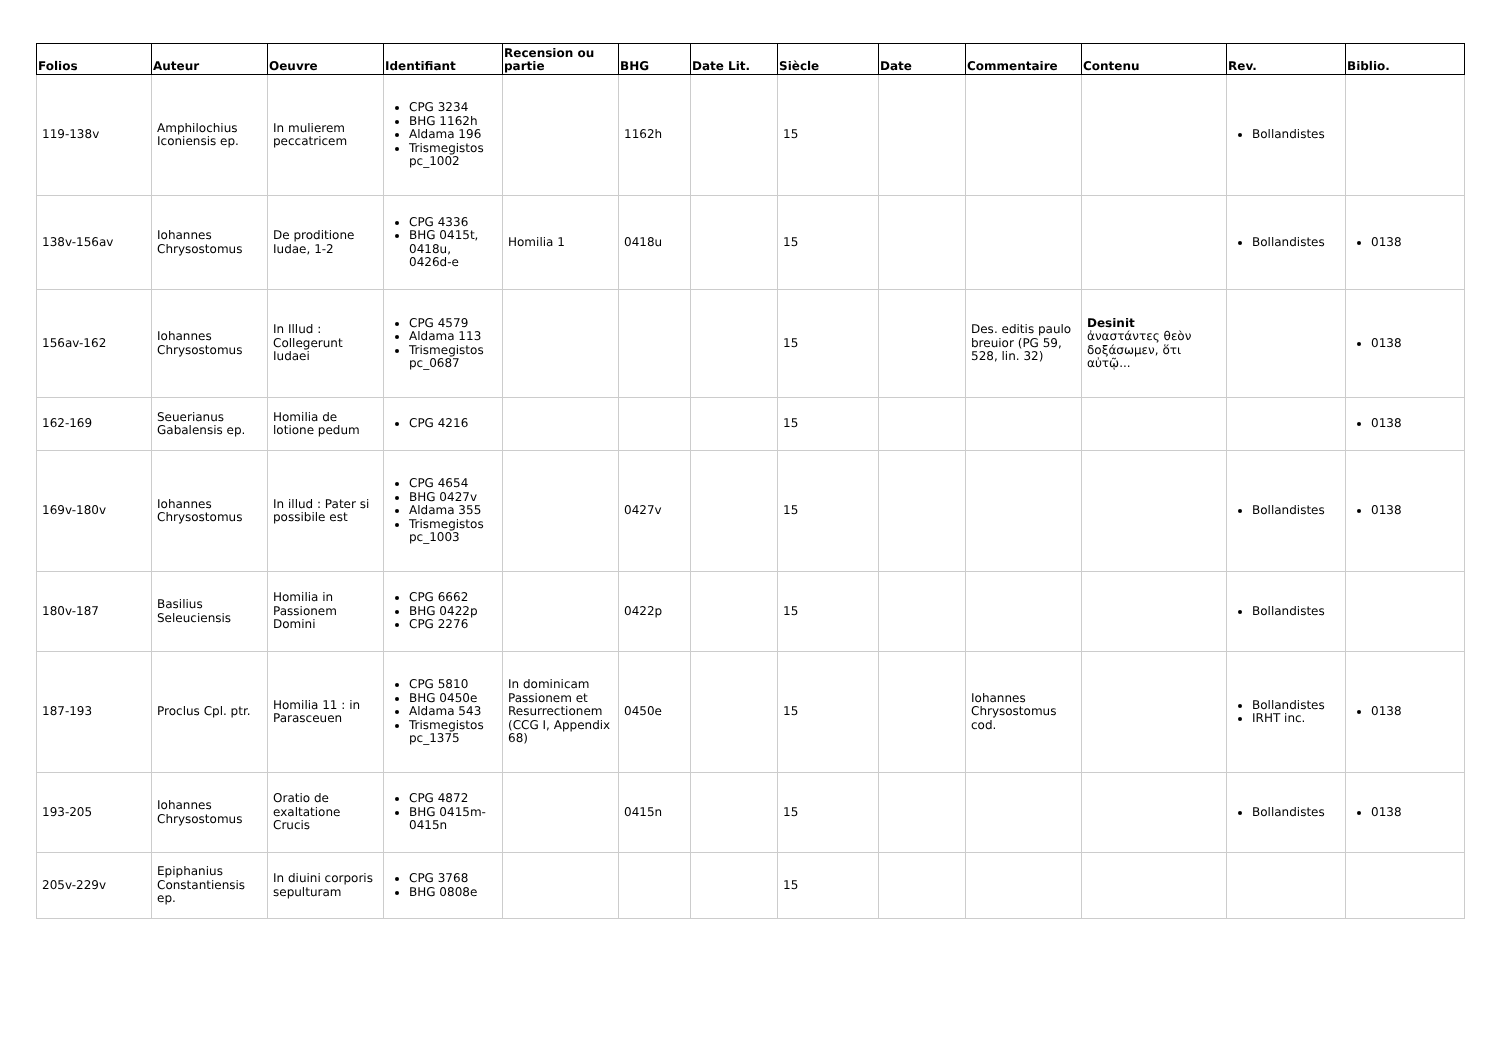| Folios | Auteur | Oeuvre | Identifiant | Recension ou partie | BHG | Date Lit. | Siècle | Date | Commentaire | Contenu | Rev. | Biblio. |
| --- | --- | --- | --- | --- | --- | --- | --- | --- | --- | --- | --- | --- |
| 119-138v | Amphilochius Iconiensis ep. | In mulierem peccatricem | CPG 3234 BHG 1162h Aldama 196 Trismegistos pc_1002 | | 1162h | | 15 | | | | Bollandistes | |
| 138v-156av | Iohannes Chrysostomus | De proditione Iudae, 1-2 | CPG 4336 BHG 0415t, 0418u, 0426d-e | Homilia 1 | 0418u | | 15 | | | | Bollandistes | 0138 |
| 156av-162 | Iohannes Chrysostomus | In Illud : Collegerunt Iudaei | CPG 4579 Aldama 113 Trismegistos pc_0687 | | | | 15 | | Des. editis paulo breuior (PG 59, 528, lin. 32) | Desinit ἀναστάντες θεὸν δοξάσωμεν, ὅτι αὐτῷ... | | 0138 |
| 162-169 | Seuerianus Gabalensis ep. | Homilia de lotione pedum | CPG 4216 | | | | 15 | | | | | 0138 |
| 169v-180v | Iohannes Chrysostomus | In illud : Pater si possibile est | CPG 4654 BHG 0427v Aldama 355 Trismegistos pc_1003 | | 0427v | | 15 | | | | Bollandistes | 0138 |
| 180v-187 | Basilius Seleuciensis | Homilia in Passionem Domini | CPG 6662 BHG 0422p CPG 2276 | | 0422p | | 15 | | | | Bollandistes | |
| 187-193 | Proclus Cpl. ptr. | Homilia 11 : in Parasceuen | CPG 5810 BHG 0450e Aldama 543 Trismegistos pc_1375 | In dominicam Passionem et Resurrectionem (CCG I, Appendix 68) | 0450e | | 15 | | Iohannes Chrysostomus cod. | | Bollandistes IRHT inc. | 0138 |
| 193-205 | Iohannes Chrysostomus | Oratio de exaltatione Crucis | CPG 4872 BHG 0415m-0415n | | 0415n | | 15 | | | | Bollandistes | 0138 |
| 205v-229v | Epiphanius Constantiensis ep. | In diuini corporis sepulturam | CPG 3768 BHG 0808e | | | | 15 | | | | | |